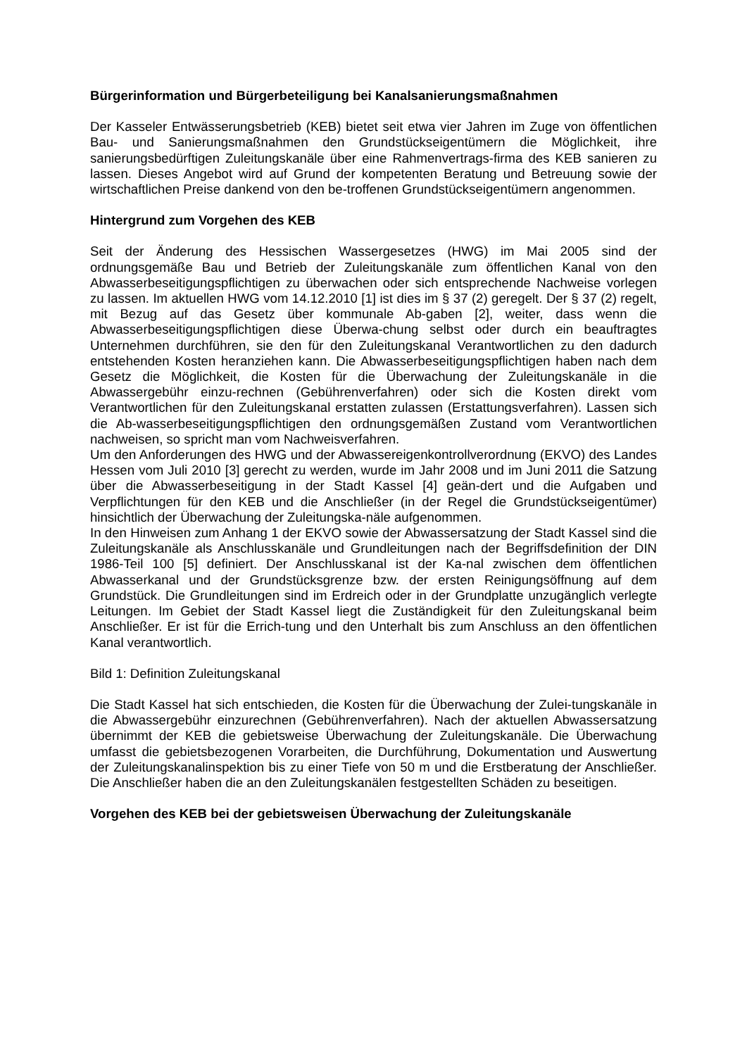Bürgerinformation und Bürgerbeteiligung bei Kanalsanierungsmaßnahmen
Der Kasseler Entwässerungsbetrieb (KEB) bietet seit etwa vier Jahren im Zuge von öffentlichen Bau- und Sanierungsmaßnahmen den Grundstückseigentümern die Möglichkeit, ihre sanierungsbedürftigen Zuleitungskanäle über eine Rahmenvertrags-firma des KEB sanieren zu lassen. Dieses Angebot wird auf Grund der kompetenten Beratung und Betreuung sowie der wirtschaftlichen Preise dankend von den be-troffenen Grundstückseigentümern angenommen.
Hintergrund zum Vorgehen des KEB
Seit der Änderung des Hessischen Wassergesetzes (HWG) im Mai 2005 sind der ordnungsgemäße Bau und Betrieb der Zuleitungskanäle zum öffentlichen Kanal von den Abwasserbeseitigungspflichtigen zu überwachen oder sich entsprechende Nachweise vorlegen zu lassen. Im aktuellen HWG vom 14.12.2010 [1] ist dies im § 37 (2) geregelt. Der § 37 (2) regelt, mit Bezug auf das Gesetz über kommunale Ab-gaben [2], weiter, dass wenn die Abwasserbeseitigungspflichtigen diese Überwa-chung selbst oder durch ein beauftragtes Unternehmen durchführen, sie den für den Zuleitungskanal Verantwortlichen zu den dadurch entstehenden Kosten heranziehen kann. Die Abwasserbeseitigungspflichtigen haben nach dem Gesetz die Möglichkeit, die Kosten für die Überwachung der Zuleitungskanäle in die Abwassergebühr einzu-rechnen (Gebührenverfahren) oder sich die Kosten direkt vom Verantwortlichen für den Zuleitungskanal erstatten zulassen (Erstattungsverfahren). Lassen sich die Ab-wasserbeseitigungspflichtigen den ordnungsgemäßen Zustand vom Verantwortlichen nachweisen, so spricht man vom Nachweisverfahren.
Um den Anforderungen des HWG und der Abwassereigenkontrollverordnung (EKVO) des Landes Hessen vom Juli 2010 [3] gerecht zu werden, wurde im Jahr 2008 und im Juni 2011 die Satzung über die Abwasserbeseitigung in der Stadt Kassel [4] geän-dert und die Aufgaben und Verpflichtungen für den KEB und die Anschließer (in der Regel die Grundstückseigentümer) hinsichtlich der Überwachung der Zuleitungska-näle aufgenommen.
In den Hinweisen zum Anhang 1 der EKVO sowie der Abwassersatzung der Stadt Kassel sind die Zuleitungskanäle als Anschlusskanäle und Grundleitungen nach der Begriffsdefinition der DIN 1986-Teil 100 [5] definiert. Der Anschlusskanal ist der Ka-nal zwischen dem öffentlichen Abwasserkanal und der Grundstücksgrenze bzw. der ersten Reinigungsöffnung auf dem Grundstück. Die Grundleitungen sind im Erdreich oder in der Grundplatte unzugänglich verlegte Leitungen. Im Gebiet der Stadt Kassel liegt die Zuständigkeit für den Zuleitungskanal beim Anschließer. Er ist für die Errich-tung und den Unterhalt bis zum Anschluss an den öffentlichen Kanal verantwortlich.
Bild 1: Definition Zuleitungskanal
Die Stadt Kassel hat sich entschieden, die Kosten für die Überwachung der Zulei-tungskanäle in die Abwassergebühr einzurechnen (Gebührenverfahren). Nach der aktuellen Abwassersatzung übernimmt der KEB die gebietsweise Überwachung der Zuleitungskanäle. Die Überwachung umfasst die gebietsbezogenen Vorarbeiten, die Durchführung, Dokumentation und Auswertung der Zuleitungskanalinspektion bis zu einer Tiefe von 50 m und die Erstberatung der Anschließer. Die Anschließer haben die an den Zuleitungskanälen festgestellten Schäden zu beseitigen.
Vorgehen des KEB bei der gebietsweisen Überwachung der Zuleitungskanäle